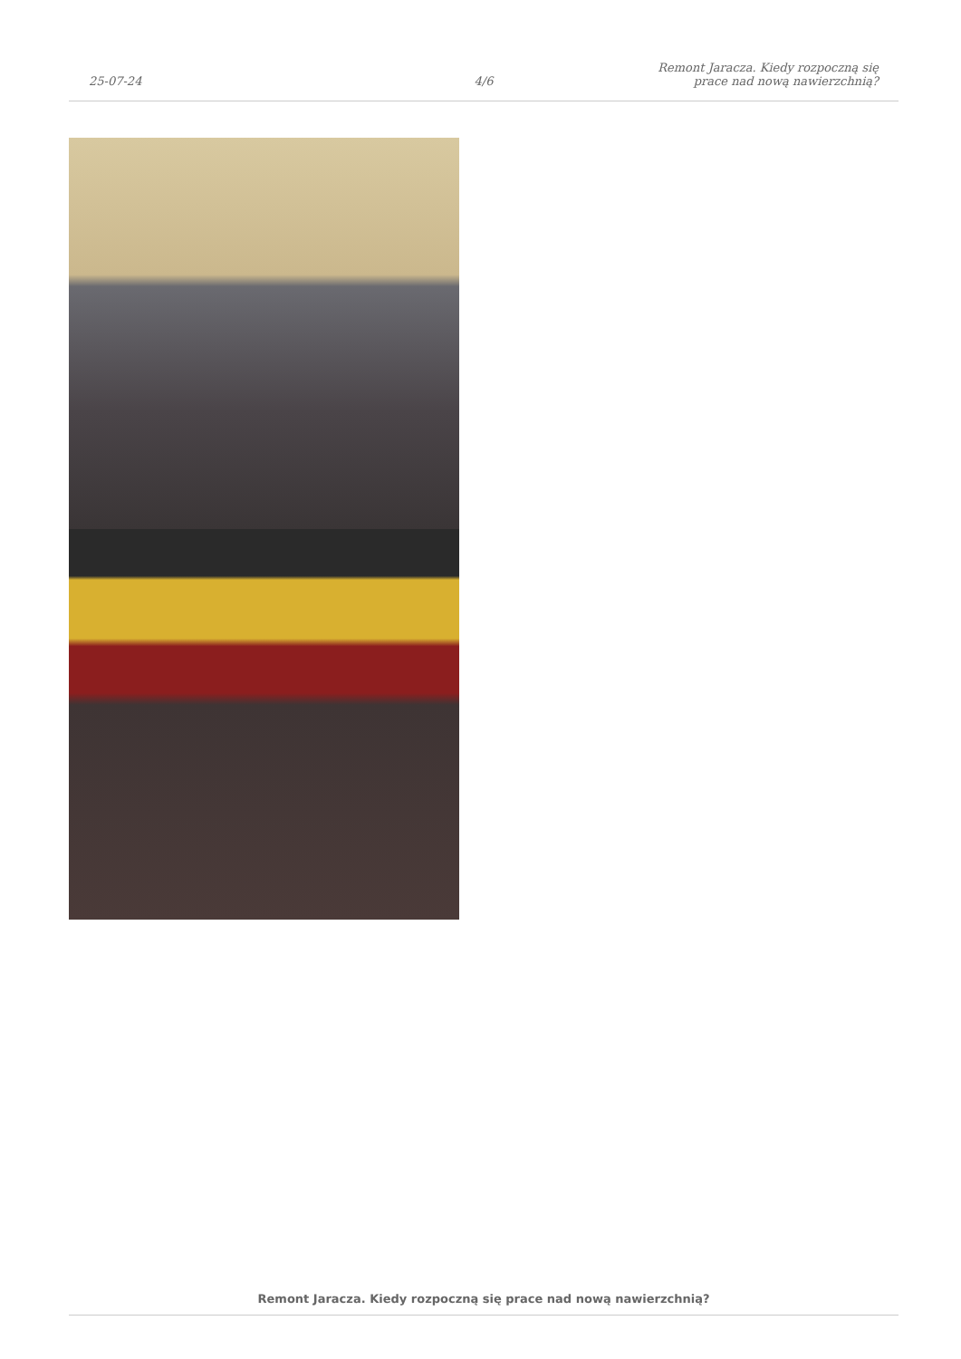25-07-24
4/6
Remont Jaracza. Kiedy rozpoczną się
prace nad nową nawierzchnią?
Remont Jaracza. Kiedy rozpoczną się prace nad nową nawierzchnią?